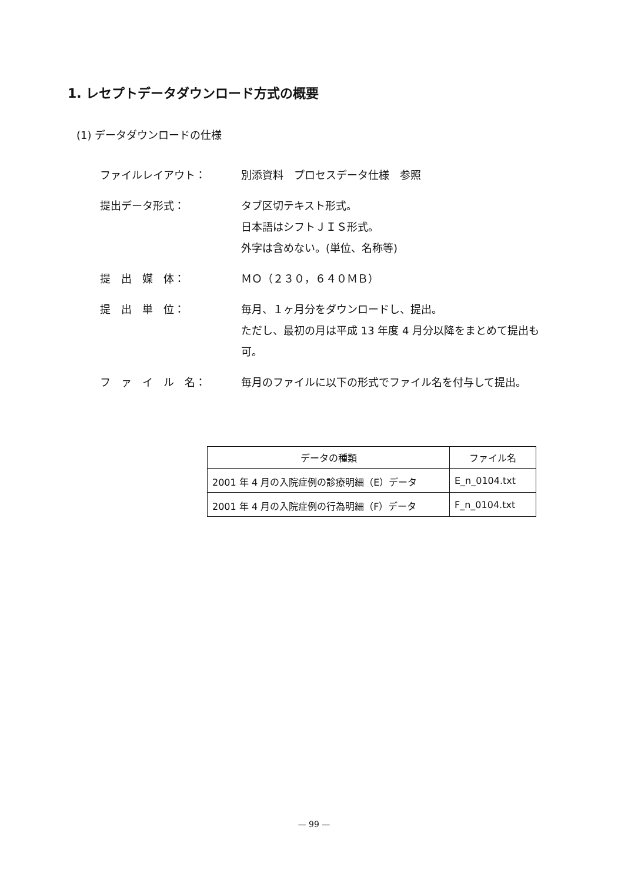1. レセプトデータダウンロード方式の概要
(1) データダウンロードの仕様
ファイルレイアウト： 別添資料　プロセスデータ仕様　参照
提出データ形式： タブ区切テキスト形式。
日本語はシフトＪＩＳ形式。
外字は含めない。(単位、名称等)
提　出　媒　体： ＭＯ（２３０，６４０ＭＢ）
提　出　単　位： 毎月、１ヶ月分をダウンロードし、提出。
ただし、最初の月は平成 13 年度 4 月分以降をまとめて提出も可。
フ　ァ　イ　ル　名： 毎月のファイルに以下の形式でファイル名を付与して提出。
| データの種類 | ファイル名 |
| --- | --- |
| 2001 年 4 月の入院症例の診療明細（E）データ | E_n_0104.txt |
| 2001 年 4 月の入院症例の行為明細（F）データ | F_n_0104.txt |
— 99 —